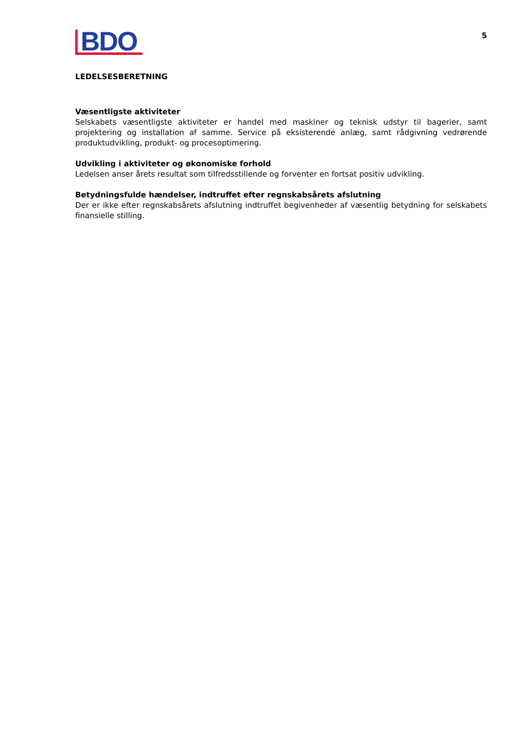BDO
5
LEDELSESBERETNING
Væsentligste aktiviteter
Selskabets væsentligste aktiviteter er handel med maskiner og teknisk udstyr til bagerier, samt projektering og installation af samme. Service på eksisterende anlæg, samt rådgivning vedrørende produktudvikling, produkt- og procesoptimering.
Udvikling i aktiviteter og økonomiske forhold
Ledelsen anser årets resultat som tilfredsstillende og forventer en fortsat positiv udvikling.
Betydningsfulde hændelser, indtruffet efter regnskabsårets afslutning
Der er ikke efter regnskabsårets afslutning indtruffet begivenheder af væsentlig betydning for selska­bets finansielle stilling.